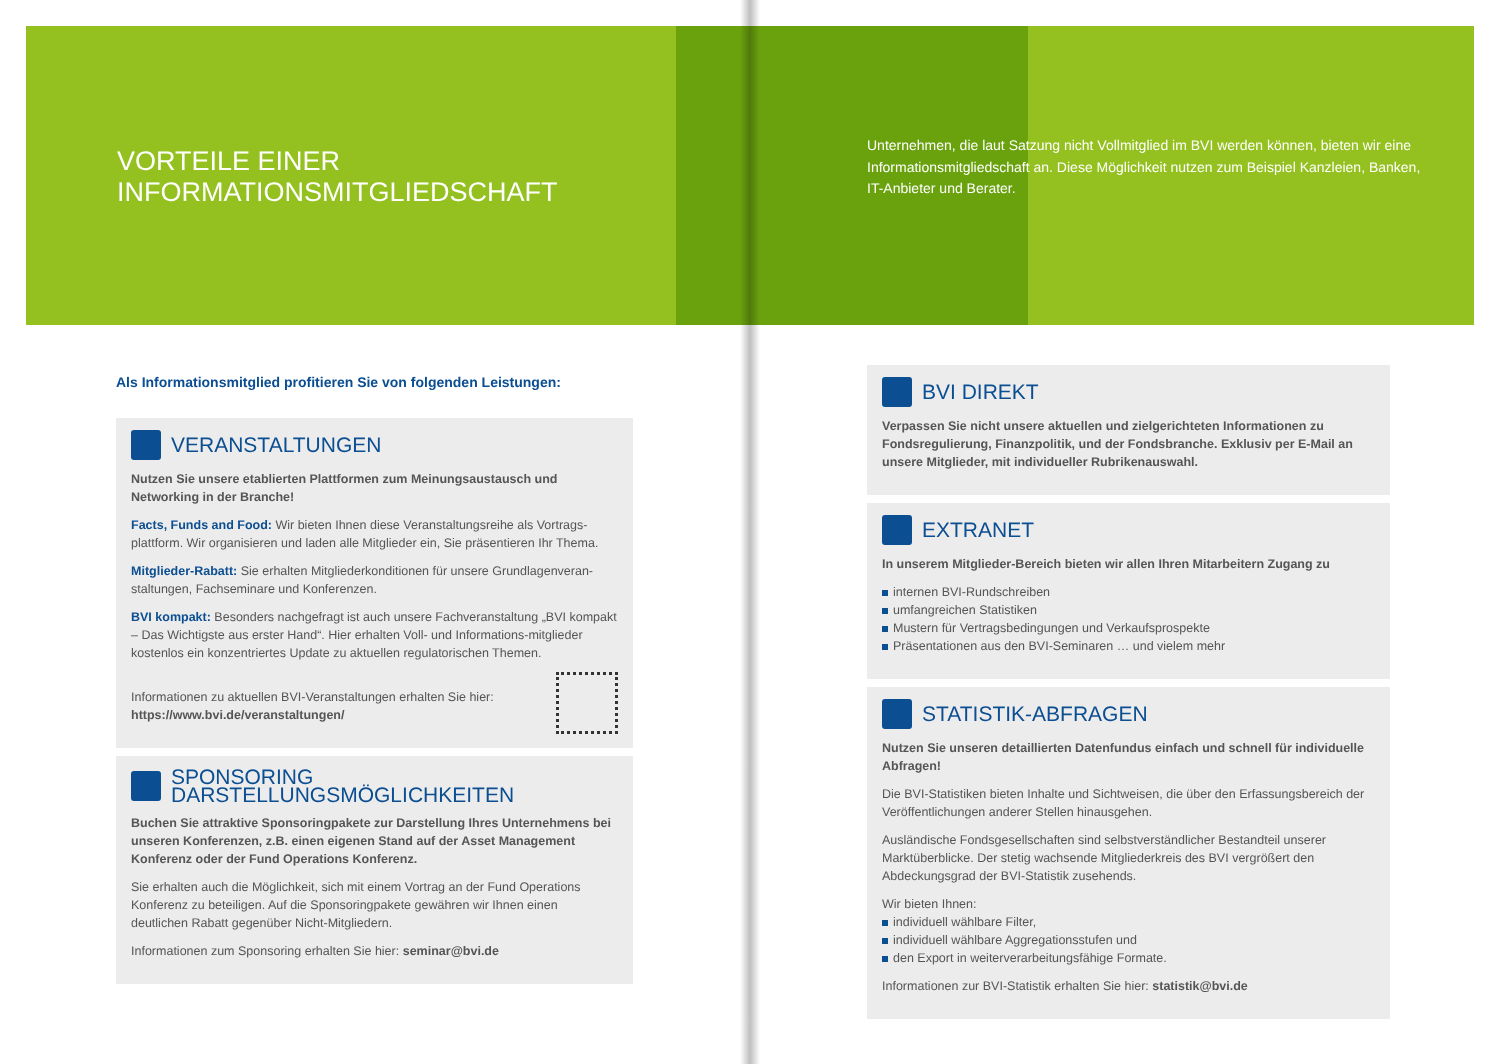VORTEILE EINER
INFORMATIONSMITGLIEDSCHAFT
Als Informationsmitglied profitieren Sie von folgenden Leistungen:
VERANSTALTUNGEN
Nutzen Sie unsere etablierten Plattformen zum Meinungsaustausch und Networking in der Branche!
Facts, Funds and Food: Wir bieten Ihnen diese Veranstaltungsreihe als Vortrags-plattform. Wir organisieren und laden alle Mitglieder ein, Sie präsentieren Ihr Thema.
Mitglieder-Rabatt: Sie erhalten Mitgliederkonditionen für unsere Grundlagenveran-staltungen, Fachseminare und Konferenzen.
BVI kompakt: Besonders nachgefragt ist auch unsere Fachveranstaltung „BVI kompakt – Das Wichtigste aus erster Hand“. Hier erhalten Voll- und Informations-mitglieder kostenlos ein konzentriertes Update zu aktuellen regulatorischen Themen.
Informationen zu aktuellen BVI-Veranstaltungen erhalten Sie hier:
https://www.bvi.de/veranstaltungen/
SPONSORING
DARSTELLUNGSMÖGLICHKEITEN
Buchen Sie attraktive Sponsoringpakete zur Darstellung Ihres Unternehmens bei unseren Konferenzen, z.B. einen eigenen Stand auf der Asset Management Konferenz oder der Fund Operations Konferenz.
Sie erhalten auch die Möglichkeit, sich mit einem Vortrag an der Fund Operations Konferenz zu beteiligen. Auf die Sponsoringpakete gewähren wir Ihnen einen deutlichen Rabatt gegenüber Nicht-Mitgliedern.
Informationen zum Sponsoring erhalten Sie hier: seminar@bvi.de
Unternehmen, die laut Satzung nicht Vollmitglied im BVI werden können, bieten wir eine Informationsmitgliedschaft an. Diese Möglichkeit nutzen zum Beispiel Kanzleien, Banken, IT-Anbieter und Berater.
BVI DIREKT
Verpassen Sie nicht unsere aktuellen und zielgerichteten Informationen zu Fondsregulierung, Finanzpolitik, und der Fondsbranche. Exklusiv per E-Mail an unsere Mitglieder, mit individueller Rubrikenauswahl.
EXTRANET
In unserem Mitglieder-Bereich bieten wir allen Ihren Mitarbeitern Zugang zu
internen BVI-Rundschreiben
umfangreichen Statistiken
Mustern für Vertragsbedingungen und Verkaufsprospekte
Präsentationen aus den BVI-Seminaren … und vielem mehr
STATISTIK-ABFRAGEN
Nutzen Sie unseren detaillierten Datenfundus einfach und schnell für individuelle Abfragen!
Die BVI-Statistiken bieten Inhalte und Sichtweisen, die über den Erfassungsbereich der Veröffentlichungen anderer Stellen hinausgehen.
Ausländische Fondsgesellschaften sind selbstverständlicher Bestandteil unserer Marktüberblicke. Der stetig wachsende Mitgliederkreis des BVI vergrößert den Abdeckungsgrad der BVI-Statistik zusehends.
Wir bieten Ihnen:
individuell wählbare Filter,
individuell wählbare Aggregationsstufen und
den Export in weiterverarbeitungsfähige Formate.
Informationen zur BVI-Statistik erhalten Sie hier: statistik@bvi.de